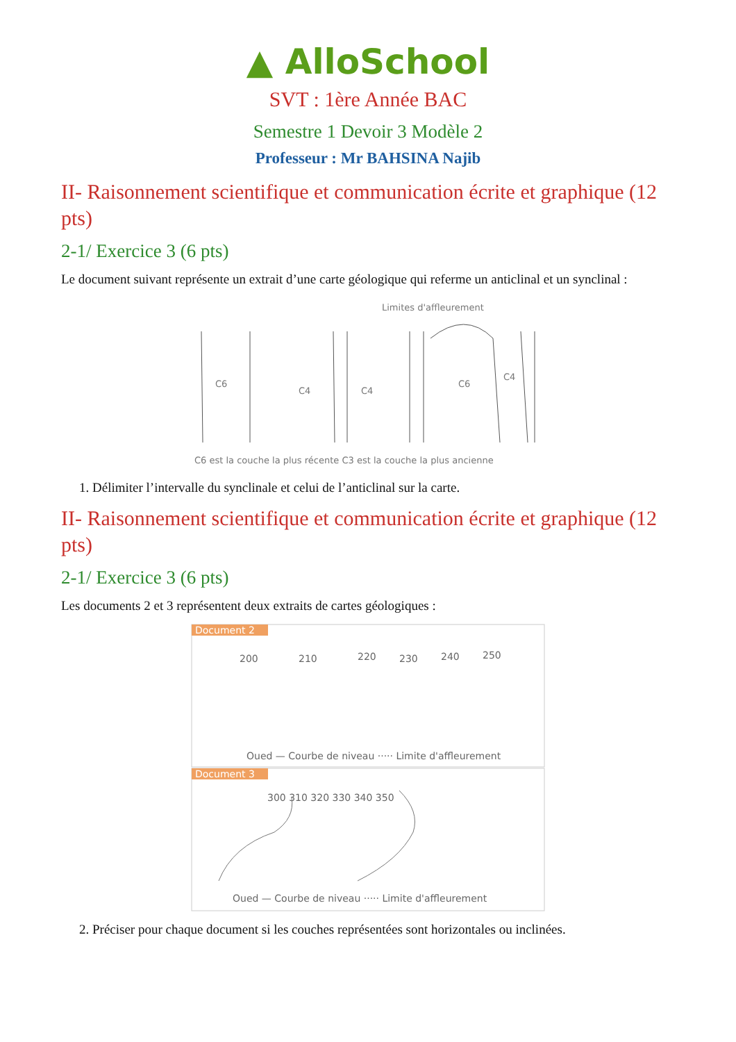▲ AlloSchool
SVT : 1ère Année BAC
Semestre 1 Devoir 3 Modèle 2
Professeur : Mr BAHSINA Najib
II- Raisonnement scientifique et communication écrite et graphique (12 pts)
2-1/ Exercice 3 (6 pts)
Le document suivant représente un extrait d’une carte géologique qui referme un anticlinal et un synclinal :
Limites d'affleurement
C6
C4
C4
C6
C4
C6 est la couche la plus récente C3 est la couche la plus ancienne
1. Délimiter l’intervalle du synclinale et celui de l’anticlinal sur la carte.
II- Raisonnement scientifique et communication écrite et graphique (12 pts)
2-1/ Exercice 3 (6 pts)
Les documents 2 et 3 représentent deux extraits de cartes géologiques :
Document 2
200
210
220
230
240
250
Oued — Courbe de niveau ····· Limite d'affleurement
Document 3
300 310 320 330 340 350
Oued — Courbe de niveau ····· Limite d'affleurement
2. Préciser pour chaque document si les couches représentées sont horizontales ou inclinées.